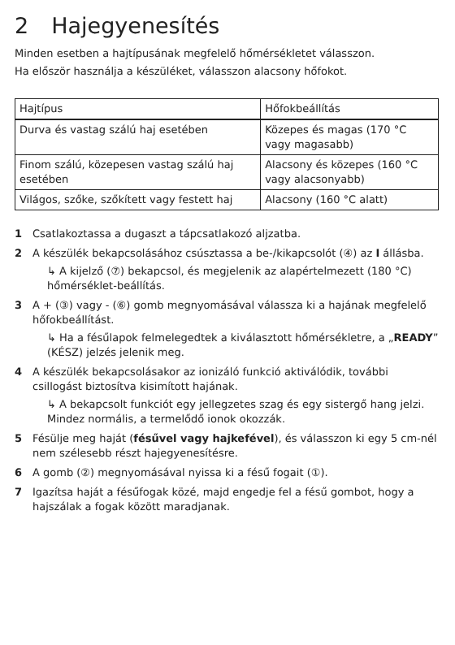2 Hajegyenesítés
Minden esetben a hajtípusának megfelelő hőmérsékletet válasszon.
Ha először használja a készüléket, válasszon alacsony hőfokot.
| Hajtípus | Hőfokbeállítás |
| --- | --- |
| Durva és vastag szálú haj esetében | Közepes és magas (170 °C vagy magasabb) |
| Finom szálú, közepesen vastag szálú haj esetében | Alacsony és közepes (160 °C vagy alacsonyabb) |
| Világos, szőke, szőkített vagy festett haj | Alacsony (160 °C alatt) |
1 Csatlakoztassa a dugaszt a tápcsatlakozó aljzatba.
2 A készülék bekapcsolásához csúsztassa a be-/kikapcsolót (④) az I állásba.
↳ A kijelző (⑦) bekapcsol, és megjelenik az alapértelmezett (180 °C) hőmérséklet-beállítás.
3 A + (③) vagy - (⑥) gomb megnyomásával válassza ki a hajának megfelelő hőfokbeállítást.
↳ Ha a fésűlapok felmelegedtek a kiválasztott hőmérsékletre, a „READY” (KÉSZ) jelzés jelenik meg.
4 A készülék bekapcsolásakor az ionizáló funkció aktiválódik, további csillogást biztosítva kisimított hajának.
↳ A bekapcsolt funkciót egy jellegzetes szag és egy sistergő hang jelzi. Mindez normális, a termelődő ionok okozzák.
5 Fésülje meg haját (fésűvel vagy hajkefével), és válasszon ki egy 5 cm-nél nem szélesebb részt hajegyenesítésre.
6 A gomb (②) megnyomásával nyissa ki a fésű fogait (①).
7 Igazítsa haját a fésűfogak közé, majd engedje fel a fésű gombot, hogy a hajszálak a fogak között maradjanak.